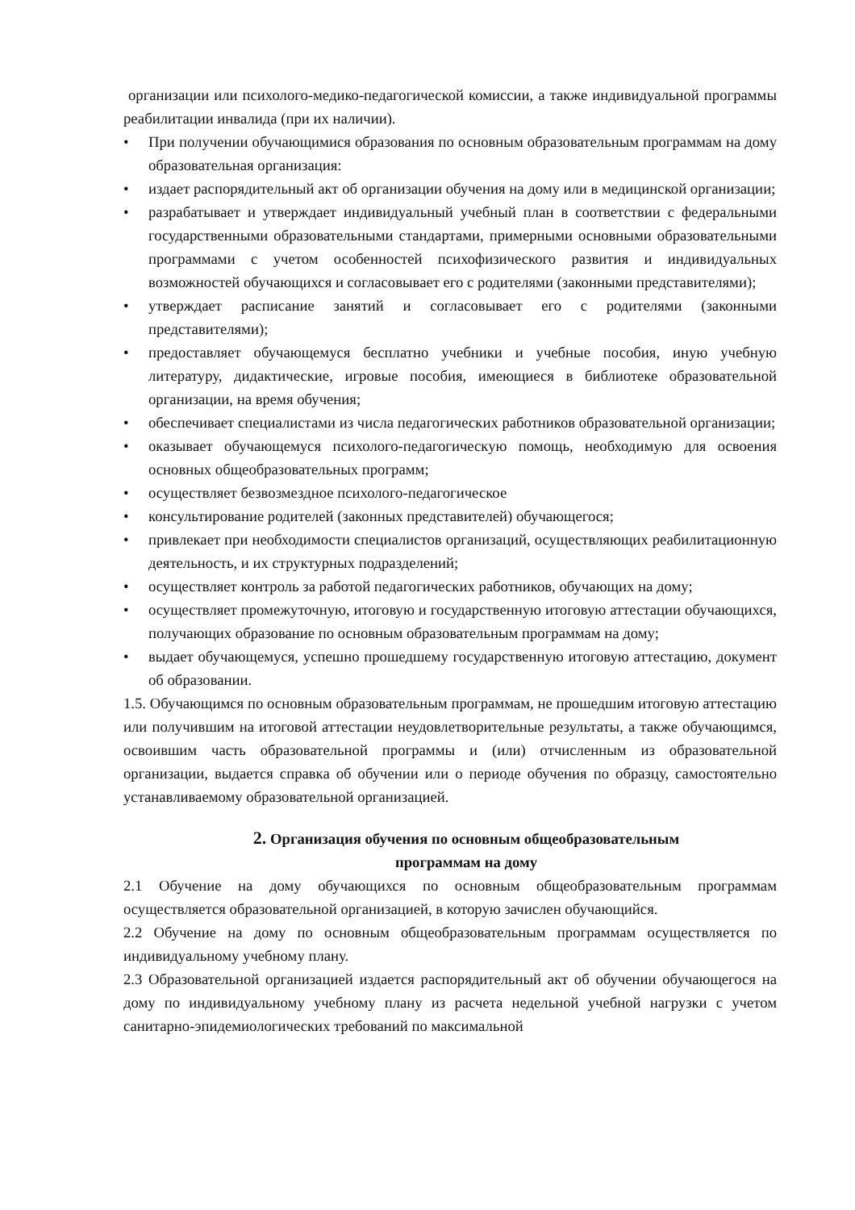организации или психолого-медико-педагогической комиссии, а также индивидуальной программы реабилитации инвалида (при их наличии).
• При получении обучающимися образования по основным образовательным программам на дому образовательная организация:
• издает распорядительный акт об организации обучения на дому или в медицинской организации;
• разрабатывает и утверждает индивидуальный учебный план в соответствии с федеральными государственными образовательными стандартами, примерными основными образовательными программами с учетом особенностей психофизического развития и индивидуальных возможностей обучающихся и согласовывает его с родителями (законными представителями);
• утверждает расписание занятий и согласовывает его с родителями (законными представителями);
• предоставляет обучающемуся бесплатно учебники и учебные пособия, иную учебную литературу, дидактические, игровые пособия, имеющиеся в библиотеке образовательной организации, на время обучения;
• обеспечивает специалистами из числа педагогических работников образовательной организации;
• оказывает обучающемуся психолого-педагогическую помощь, необходимую для освоения основных общеобразовательных программ;
• осуществляет безвозмездное психолого-педагогическое
• консультирование родителей (законных представителей) обучающегося;
• привлекает при необходимости специалистов организаций, осуществляющих реабилитационную деятельность, и их структурных подразделений;
• осуществляет контроль за работой педагогических работников, обучающих на дому;
• осуществляет промежуточную, итоговую и государственную итоговую аттестации обучающихся, получающих образование по основным образовательным программам на дому;
• выдает обучающемуся, успешно прошедшему государственную итоговую аттестацию, документ об образовании.
1.5. Обучающимся по основным образовательным программам, не прошедшим итоговую аттестацию или получившим на итоговой аттестации неудовлетворительные результаты, а также обучающимся, освоившим часть образовательной программы и (или) отчисленным из образовательной организации, выдается справка об обучении или о периоде обучения по образцу, самостоятельно устанавливаемому образовательной организацией.
2. Организация обучения по основным общеобразовательным
программам на дому
2.1 Обучение на дому обучающихся по основным общеобразовательным программам осуществляется образовательной организацией, в которую зачислен обучающийся.
2.2 Обучение на дому по основным общеобразовательным программам осуществляется по индивидуальному учебному плану.
2.3 Образовательной организацией издается распорядительный акт об обучении обучающегося на дому по индивидуальному учебному плану из расчета недельной учебной нагрузки с учетом санитарно-эпидемиологических требований по максимальной